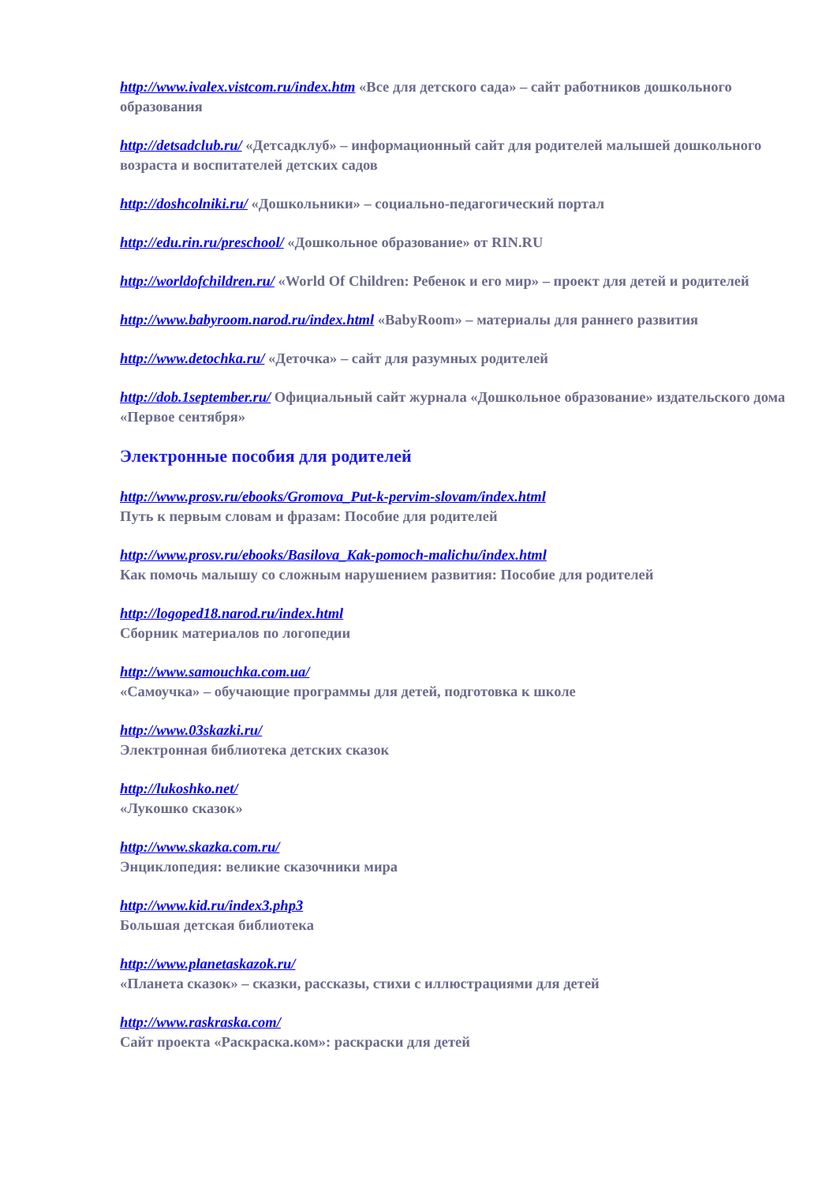http://www.ivalex.vistcom.ru/index.htm «Все для детского сада» – сайт работников дошкольного образования
http://detsadclub.ru/ «Детсадклуб» – информационный сайт для родителей малышей дошкольного возраста и воспитателей детских садов
http://doshcolniki.ru/ «Дошкольники» – социально-педагогический портал
http://edu.rin.ru/preschool/ «Дошкольное образование» от RIN.RU
http://worldofchildren.ru/ «World Of Children: Ребенок и его мир» – проект для детей и родителей
http://www.babyroom.narod.ru/index.html «BabyRoom» – материалы для раннего развития
http://www.detochka.ru/ «Деточка» – сайт для разумных родителей
http://dob.1september.ru/ Официальный сайт журнала «Дошкольное образование» издательского дома «Первое сентября»
Электронные пособия для родителей
http://www.prosv.ru/ebooks/Gromova_Put-k-pervim-slovam/index.html
Путь к первым словам и фразам: Пособие для родителей
http://www.prosv.ru/ebooks/Basilova_Kak-pomoch-malichu/index.html
Как помочь малышу со сложным нарушением развития: Пособие для родителей
http://logoped18.narod.ru/index.html
Сборник материалов по логопедии
http://www.samouchka.com.ua/
«Самоучка» – обучающие программы для детей, подготовка к школе
http://www.03skazki.ru/
Электронная библиотека детских сказок
http://lukoshko.net/
«Лукошко сказок»
http://www.skazka.com.ru/
Энциклопедия: великие сказочники мира
http://www.kid.ru/index3.php3
Большая детская библиотека
http://www.planetaskazok.ru/
«Планета сказок» – сказки, рассказы, стихи с иллюстрациями для детей
http://www.raskraska.com/
Сайт проекта «Раскраска.ком»: раскраски для детей